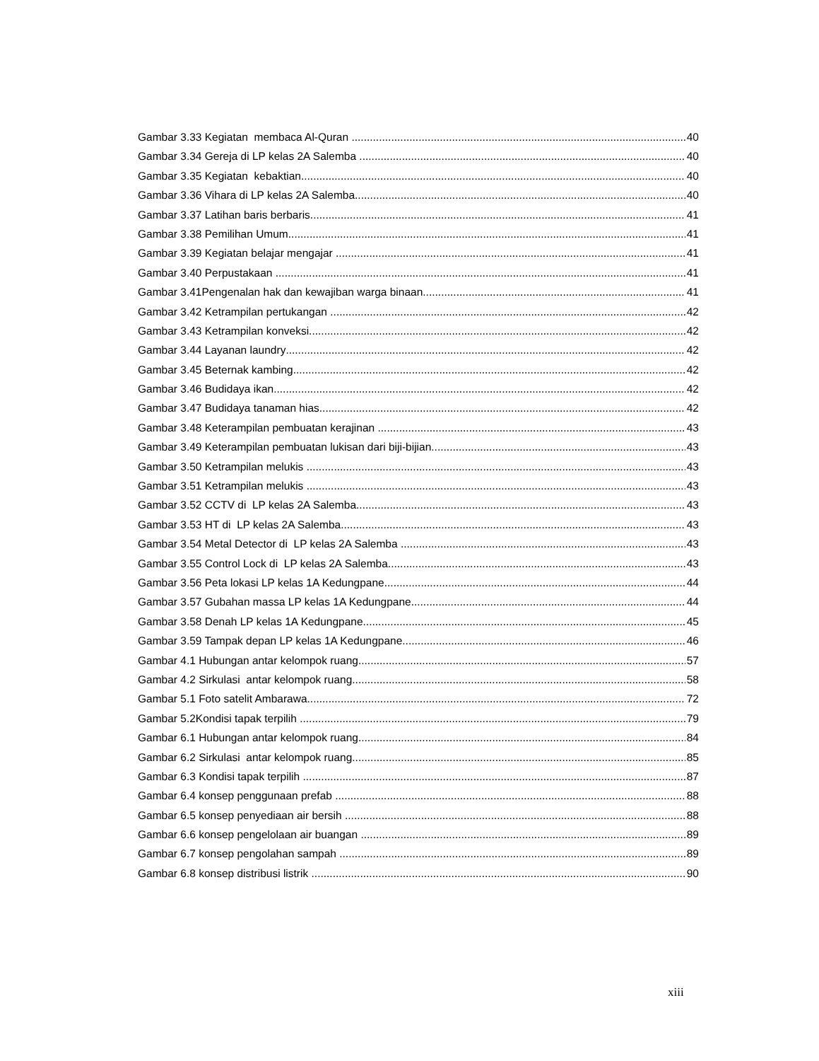Gambar 3.33 Kegiatan membaca Al-Quran 40
Gambar 3.34 Gereja di LP kelas 2A Salemba 40
Gambar 3.35 Kegiatan kebaktian 40
Gambar 3.36 Vihara di LP kelas 2A Salemba 40
Gambar 3.37 Latihan baris berbaris 41
Gambar 3.38 Pemilihan Umum 41
Gambar 3.39 Kegiatan belajar mengajar 41
Gambar 3.40 Perpustakaan 41
Gambar 3.41Pengenalan hak dan kewajiban warga binaan 41
Gambar 3.42 Ketrampilan pertukangan 42
Gambar 3.43 Ketrampilan konveksi 42
Gambar 3.44 Layanan laundry 42
Gambar 3.45 Beternak kambing 42
Gambar 3.46 Budidaya ikan 42
Gambar 3.47 Budidaya tanaman hias 42
Gambar 3.48 Keterampilan pembuatan kerajinan 43
Gambar 3.49 Keterampilan pembuatan lukisan dari biji-bijian 43
Gambar 3.50 Ketrampilan melukis 43
Gambar 3.51 Ketrampilan melukis 43
Gambar 3.52 CCTV di LP kelas 2A Salemba 43
Gambar 3.53 HT di LP kelas 2A Salemba 43
Gambar 3.54 Metal Detector di LP kelas 2A Salemba 43
Gambar 3.55 Control Lock di LP kelas 2A Salemba 43
Gambar 3.56 Peta lokasi LP kelas 1A Kedungpane 44
Gambar 3.57 Gubahan massa LP kelas 1A Kedungpane 44
Gambar 3.58 Denah LP kelas 1A Kedungpane 45
Gambar 3.59 Tampak depan LP kelas 1A Kedungpane 46
Gambar 4.1 Hubungan antar kelompok ruang 57
Gambar 4.2 Sirkulasi antar kelompok ruang 58
Gambar 5.1 Foto satelit Ambarawa 72
Gambar 5.2Kondisi tapak terpilih 79
Gambar 6.1 Hubungan antar kelompok ruang 84
Gambar 6.2 Sirkulasi antar kelompok ruang 85
Gambar 6.3 Kondisi tapak terpilih 87
Gambar 6.4 konsep penggunaan prefab 88
Gambar 6.5 konsep penyediaan air bersih 88
Gambar 6.6 konsep pengelolaan air buangan 89
Gambar 6.7 konsep pengolahan sampah 89
Gambar 6.8 konsep distribusi listrik 90
xiii